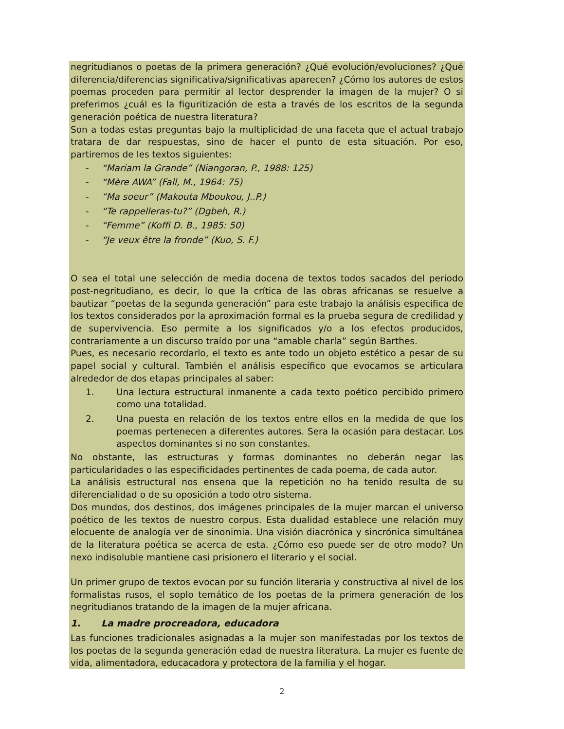negritudianos o poetas de la primera generación? ¿Qué evolución/evoluciones? ¿Qué diferencia/diferencias significativa/significativas aparecen? ¿Cómo los autores de estos poemas proceden para permitir al lector desprender la imagen de la mujer? O si preferimos ¿cuál es la figuritización de esta a través de los escritos de la segunda generación poética de nuestra literatura?
Son a todas estas preguntas bajo la multiplicidad de una faceta que el actual trabajo tratara de dar respuestas, sino de hacer el punto de esta situación. Por eso, partiremos de les textos siguientes:
- “Mariam la Grande” (Niangoran, P., 1988: 125)
- “Mère AWA” (Fall, M., 1964: 75)
- “Ma soeur” (Makouta Mboukou, J..P.)
- “Te rappelleras-tu?” (Dgbeh, R.)
- “Femme” (Koffi D. B., 1985: 50)
- “Je veux être la fronde” (Kuo, S. F.)
O sea el total une selección de media docena de textos todos sacados del periodo post-negritudiano, es decir, lo que la crítica de las obras africanas se resuelve a bautizar “poetas de la segunda generación” para este trabajo la análisis especifica de los textos considerados por la aproximación formal es la prueba segura de credilidad y de supervivencia. Eso permite a los significados y/o a los efectos producidos, contrariamente a un discurso traído por una “amable charla” según Barthes.
Pues, es necesario recordarlo, el texto es ante todo un objeto estético a pesar de su papel social y cultural. También el análisis específico que evocamos se articulara alrededor de dos etapas principales al saber:
1. Una lectura estructural inmanente a cada texto poético percibido primero como una totalidad.
2. Una puesta en relación de los textos entre ellos en la medida de que los poemas pertenecen a diferentes autores. Sera la ocasión para destacar. Los aspectos dominantes si no son constantes.
No obstante, las estructuras y formas dominantes no deberán negar las particularidades o las especificidades pertinentes de cada poema, de cada autor.
La análisis estructural nos ensena que la repetición no ha tenido resulta de su diferencialidad o de su oposición a todo otro sistema.
Dos mundos, dos destinos, dos imágenes principales de la mujer marcan el universo poético de les textos de nuestro corpus. Esta dualidad establece une relación muy elocuente de analogía ver de sinonimia. Una visión diacrónica y sincrónica simultánea de la literatura poética se acerca de esta. ¿Cómo eso puede ser de otro modo? Un nexo indisoluble mantiene casi prisionero el literario y el social.
Un primer grupo de textos evocan por su función literaria y constructiva al nivel de los formalistas rusos, el soplo temático de los poetas de la primera generación de los negritudianos tratando de la imagen de la mujer africana.
1. La madre procreadora, educadora
Las funciones tradicionales asignadas a la mujer son manifestadas por los textos de los poetas de la segunda generación edad de nuestra literatura. La mujer es fuente de vida, alimentadora, educacadora y protectora de la familia y el hogar.
2